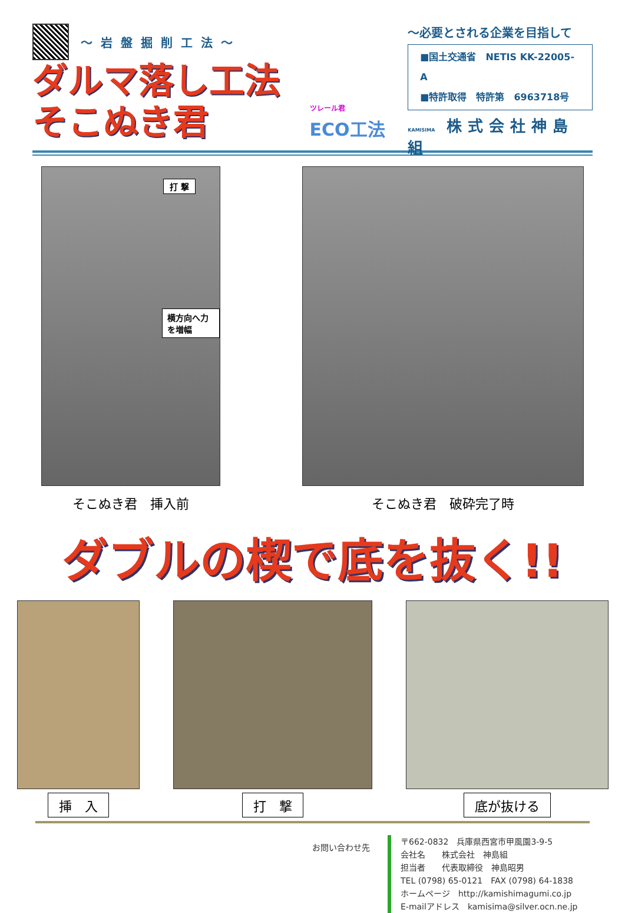～岩盤掘削工法～
ダルマ落し工法そこぬき君
ツレール君
ECO工法
～必要とされる企業を目指して
■国土交通省　NETIS KK-22005-A
■特許取得　特許第　6963718号
KAMISIMA 株式会社神島組
打 撃
横方向へ力を増幅
そこぬき君　挿入前
そこぬき君　破砕完了時
ダブルの楔で底を抜く!!
挿　入 打　撃 底が抜ける
お問い合わせ先
〒662-0832　兵庫県西宮市甲風園3-9-5
会社名　　株式会社　神島組
担当者　　代表取締役　神島昭男
TEL (0798) 65-0121　FAX (0798) 64-1838
ホームページ　http://kamishimagumi.co.jp
E-mailアドレス　kamisima@silver.ocn.ne.jp